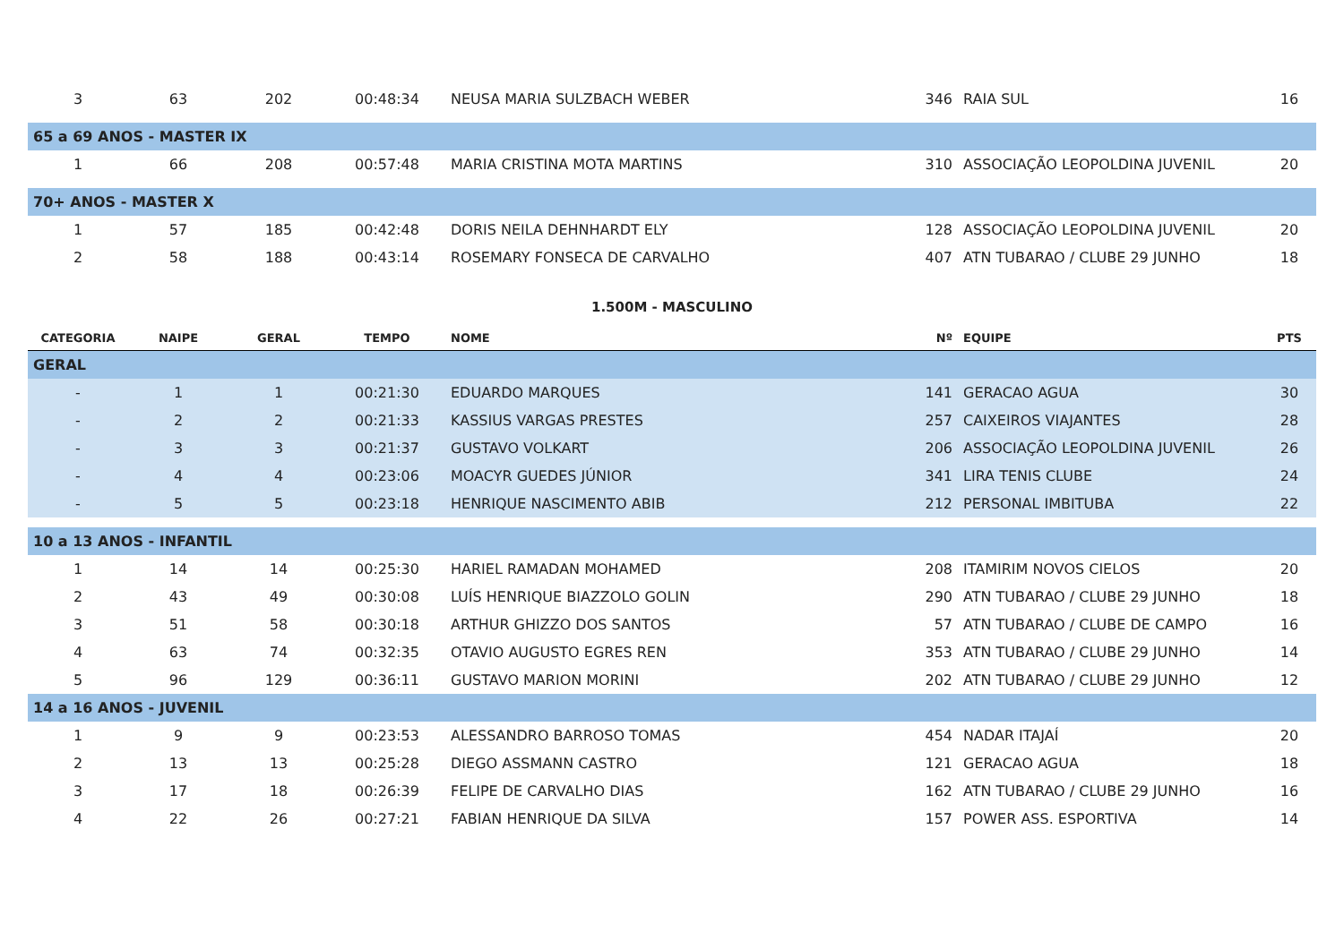| 3 | 63 | 202 | 00:48:34 | NEUSA MARIA SULZBACH WEBER | 346 | RAIA SUL | 16 |
| 65 a 69 ANOS - MASTER IX | | | | | | | |
| 1 | 66 | 208 | 00:57:48 | MARIA CRISTINA MOTA MARTINS | 310 | ASSOCIAÇÃO LEOPOLDINA JUVENIL | 20 |
| 70+ ANOS - MASTER X | | | | | | | |
| 1 | 57 | 185 | 00:42:48 | DORIS NEILA DEHNHARDT ELY | 128 | ASSOCIAÇÃO LEOPOLDINA JUVENIL | 20 |
| 2 | 58 | 188 | 00:43:14 | ROSEMARY FONSECA DE CARVALHO | 407 | ATN TUBARAO / CLUBE 29 JUNHO | 18 |
| 1.500M - MASCULINO | | | | | | | |
| CATEGORIA | NAIPE | GERAL | TEMPO | NOME | Nº | EQUIPE | PTS |
| GERAL | | | | | | | |
| - | 1 | 1 | 00:21:30 | EDUARDO MARQUES | 141 | GERACAO AGUA | 30 |
| - | 2 | 2 | 00:21:33 | KASSIUS VARGAS PRESTES | 257 | CAIXEIROS VIAJANTES | 28 |
| - | 3 | 3 | 00:21:37 | GUSTAVO VOLKART | 206 | ASSOCIAÇÃO LEOPOLDINA JUVENIL | 26 |
| - | 4 | 4 | 00:23:06 | MOACYR GUEDES JÚNIOR | 341 | LIRA TENIS CLUBE | 24 |
| - | 5 | 5 | 00:23:18 | HENRIQUE NASCIMENTO ABIB | 212 | PERSONAL IMBITUBA | 22 |
| 10 a 13 ANOS - INFANTIL | | | | | | | |
| 1 | 14 | 14 | 00:25:30 | HARIEL RAMADAN MOHAMED | 208 | ITAMIRIM NOVOS CIELOS | 20 |
| 2 | 43 | 49 | 00:30:08 | LUÍS HENRIQUE BIAZZOLO GOLIN | 290 | ATN TUBARAO / CLUBE 29 JUNHO | 18 |
| 3 | 51 | 58 | 00:30:18 | ARTHUR GHIZZO DOS SANTOS | 57 | ATN TUBARAO / CLUBE DE CAMPO | 16 |
| 4 | 63 | 74 | 00:32:35 | OTAVIO AUGUSTO EGRES REN | 353 | ATN TUBARAO / CLUBE 29 JUNHO | 14 |
| 5 | 96 | 129 | 00:36:11 | GUSTAVO MARION MORINI | 202 | ATN TUBARAO / CLUBE 29 JUNHO | 12 |
| 14 a 16 ANOS - JUVENIL | | | | | | | |
| 1 | 9 | 9 | 00:23:53 | ALESSANDRO BARROSO TOMAS | 454 | NADAR ITAJAÍ | 20 |
| 2 | 13 | 13 | 00:25:28 | DIEGO ASSMANN CASTRO | 121 | GERACAO AGUA | 18 |
| 3 | 17 | 18 | 00:26:39 | FELIPE DE CARVALHO DIAS | 162 | ATN TUBARAO / CLUBE 29 JUNHO | 16 |
| 4 | 22 | 26 | 00:27:21 | FABIAN HENRIQUE DA SILVA | 157 | POWER ASS. ESPORTIVA | 14 |